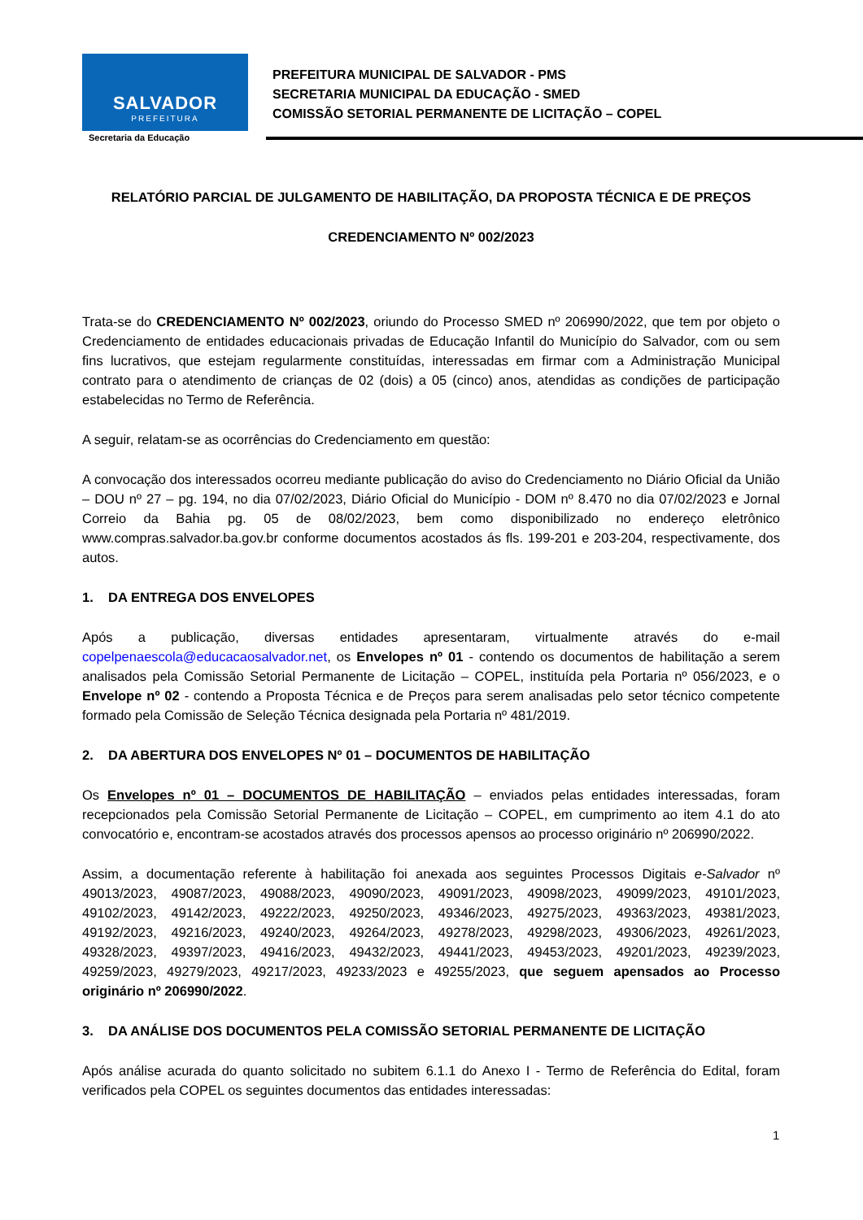SALVADOR
PREFEITURA
Secretaria da Educação
PREFEITURA MUNICIPAL DE SALVADOR - PMS
SECRETARIA MUNICIPAL DA EDUCAÇÃO - SMED
COMISSÃO SETORIAL PERMANENTE DE LICITAÇÃO – COPEL
RELATÓRIO PARCIAL DE JULGAMENTO DE HABILITAÇÃO, DA PROPOSTA TÉCNICA E DE PREÇOS
CREDENCIAMENTO Nº 002/2023
Trata-se do CREDENCIAMENTO Nº 002/2023, oriundo do Processo SMED nº 206990/2022, que tem por objeto o Credenciamento de entidades educacionais privadas de Educação Infantil do Município do Salvador, com ou sem fins lucrativos, que estejam regularmente constituídas, interessadas em firmar com a Administração Municipal contrato para o atendimento de crianças de 02 (dois) a 05 (cinco) anos, atendidas as condições de participação estabelecidas no Termo de Referência.
A seguir, relatam-se as ocorrências do Credenciamento em questão:
A convocação dos interessados ocorreu mediante publicação do aviso do Credenciamento no Diário Oficial da União – DOU nº 27 – pg. 194, no dia 07/02/2023, Diário Oficial do Município - DOM nº 8.470 no dia 07/02/2023 e Jornal Correio da Bahia pg. 05 de 08/02/2023, bem como disponibilizado no endereço eletrônico www.compras.salvador.ba.gov.br conforme documentos acostados ás fls. 199-201 e 203-204, respectivamente, dos autos.
1. DA ENTREGA DOS ENVELOPES
Após a publicação, diversas entidades apresentaram, virtualmente através do e-mail copelpenaescola@educacaosalvador.net, os Envelopes nº 01 - contendo os documentos de habilitação a serem analisados pela Comissão Setorial Permanente de Licitação – COPEL, instituída pela Portaria nº 056/2023, e o Envelope nº 02 - contendo a Proposta Técnica e de Preços para serem analisadas pelo setor técnico competente formado pela Comissão de Seleção Técnica designada pela Portaria nº 481/2019.
2. DA ABERTURA DOS ENVELOPES Nº 01 – DOCUMENTOS DE HABILITAÇÃO
Os Envelopes nº 01 – DOCUMENTOS DE HABILITAÇÃO – enviados pelas entidades interessadas, foram recepcionados pela Comissão Setorial Permanente de Licitação – COPEL, em cumprimento ao item 4.1 do ato convocatório e, encontram-se acostados através dos processos apensos ao processo originário nº 206990/2022.
Assim, a documentação referente à habilitação foi anexada aos seguintes Processos Digitais e-Salvador nº 49013/2023, 49087/2023, 49088/2023, 49090/2023, 49091/2023, 49098/2023, 49099/2023, 49101/2023, 49102/2023, 49142/2023, 49222/2023, 49250/2023, 49346/2023, 49275/2023, 49363/2023, 49381/2023, 49192/2023, 49216/2023, 49240/2023, 49264/2023, 49278/2023, 49298/2023, 49306/2023, 49261/2023, 49328/2023, 49397/2023, 49416/2023, 49432/2023, 49441/2023, 49453/2023, 49201/2023, 49239/2023, 49259/2023, 49279/2023, 49217/2023, 49233/2023 e 49255/2023, que seguem apensados ao Processo originário nº 206990/2022.
3. DA ANÁLISE DOS DOCUMENTOS PELA COMISSÃO SETORIAL PERMANENTE DE LICITAÇÃO
Após análise acurada do quanto solicitado no subitem 6.1.1 do Anexo I - Termo de Referência do Edital, foram verificados pela COPEL os seguintes documentos das entidades interessadas:
1